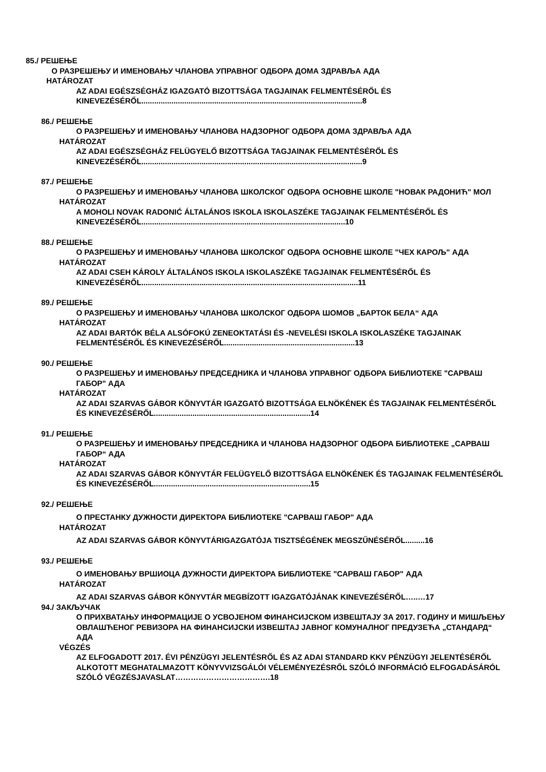85./ РЕШЕЊЕ
О РАЗРЕШЕЊУ И ИМЕНОВАЊУ ЧЛАНОВА УПРАВНОГ ОДБОРА ДОМА ЗДРАВЉА АДА
HATÁROZAT
AZ ADAI EGÉSZSÉGHÁZ IGAZGATÓ BIZOTTSÁGA TAGJAINAK FELMENTÉSÉRŐL ÉS KINEVEZÉSÉRŐL.......................................................................................................8
86./ РЕШЕЊЕ
О РАЗРЕШЕЊУ И ИМЕНОВАЊУ ЧЛАНОВА НАДЗОРНОГ ОДБОРА ДОМА ЗДРАВЉА АДА
HATÁROZAT
AZ ADAI EGÉSZSÉGHÁZ FELÜGYELŐ BIZOTTSÁGA TAGJAINAK FELMENTÉSÉRŐL ÉS KINEVEZÉSÉRŐL.......................................................................................................9
87./ РЕШЕЊЕ
О РАЗРЕШЕЊУ И ИМЕНОВАЊУ ЧЛАНОВА ШКОЛСКОГ ОДБОРА ОСНОВНЕ ШКОЛЕ "НОВАК РАДОНИЋ" МОЛ
HATÁROZAT
A MOHOLI NOVAK RADONIĆ ÁLTALÁNOS ISKOLA ISKOLASZÉKE TAGJAINAK FELMENTÉSÉRŐL ÉS KINEVEZÉSÉRŐL...............................................................................................10
88./ РЕШЕЊЕ
О РАЗРЕШЕЊУ И ИМЕНОВАЊУ ЧЛАНОВА ШКОЛСКОГ ОДБОРА ОСНОВНЕ ШКОЛЕ "ЧЕХ КАРОЉ" АДА
HATÁROZAT
AZ ADAI CSEH KÁROLY ÁLTALÁNOS ISKOLA ISKOLASZÉKE TAGJAINAK FELMENTÉSÉRŐL ÉS KINEVEZÉSÉRŐL.....................................................................................................11
89./ РЕШЕЊЕ
О РАЗРЕШЕЊУ И ИМЕНОВАЊУ ЧЛАНОВА ШКОЛСКОГ ОДБОРА ШОМОВ „БАРТОК БЕЛА“ АДА
HATÁROZAT
AZ ADAI BARTÓK BÉLA ALSÓFOKÚ ZENEOKTATÁSI ÉS -NEVELÉSI ISKOLA ISKOLASZÉKE TAGJAINAK FELMENTÉSÉRŐL ÉS KINEVEZÉSÉRŐL.............................................................13
90./ РЕШЕЊЕ
О РАЗРЕШЕЊУ И ИМЕНОВАЊУ ПРЕДСЕДНИКА И ЧЛАНОВА УПРАВНОГ ОДБОРА БИБЛИОТЕКЕ "САРВАШ ГАБОР" АДА
HATÁROZAT
AZ ADAI SZARVAS GÁBOR KÖNYVTÁR IGAZGATÓ BIZOTTSÁGA ELNÖKÉNEK ÉS TAGJAINAK FELMENTÉSÉRŐL ÉS KINEVEZÉSÉRŐL.........................................................................14
91./ РЕШЕЊЕ
О РАЗРЕШЕЊУ И ИМЕНОВАЊУ ПРЕДСЕДНИКА И ЧЛАНОВА НАДЗОРНОГ ОДБОРА БИБЛИОТЕКЕ „САРВАШ ГАБОР“ АДА
HATÁROZAT
AZ ADAI SZARVAS GÁBOR KÖNYVTÁR FELÜGYELŐ BIZOTTSÁGA ELNÖKÉNEK ÉS TAGJAINAK FELMENTÉSÉRŐL ÉS KINEVEZÉSÉRŐL.........................................................................15
92./ РЕШЕЊЕ
О ПРЕСТАНКУ ДУЖНОСТИ ДИРЕКТОРА БИБЛИОТЕКЕ "САРВАШ ГАБОР" АДА
HATÁROZAT
AZ ADAI SZARVAS GÁBOR KÖNYVTÁRIGAZGATÓJA TISZTSÉGÉNEK MEGSZŰNÉSÉRŐL.........16
93./ РЕШЕЊЕ
О ИМЕНОВАЊУ ВРШИОЦА ДУЖНОСТИ ДИРЕКТОРА БИБЛИОТЕКЕ "САРВАШ ГАБОР" АДА
HATÁROZAT
AZ ADAI SZARVAS GÁBOR KÖNYVTÁR MEGBÍZOTT IGAZGATÓJÁNAK KINEVEZÉSÉRŐL…..…17
94./ ЗАКЉУЧАК
О ПРИХВАТАЊУ ИНФОРМАЦИЈЕ О УСВОЈЕНОМ ФИНАНСИЈСКОМ ИЗВЕШТАЈУ ЗА 2017. ГОДИНУ И МИШЉЕЊУ ОВЛАШЋЕНОГ РЕВИЗОРА НА ФИНАНСИЈСКИ ИЗВЕШТАЈ ЈАВНОГ КОМУНАЛНОГ ПРЕДУЗЕЋА „СТАНДАРД“ АДА
VÉGZÉS
AZ ELFOGADOTT 2017. ÉVI PÉNZÜGYI JELENTÉSRŐL ÉS AZ ADAI STANDARD KKV PÉNZÜGYI JELENTÉSÉRŐL ALKOTOTT MEGHATALMAZOTT KÖNYVVIZSGÁLÓI VÉLEMÉNYEZÉSRŐL SZÓLÓ INFORMÁCIÓ ELFOGADÁSÁRÓL SZÓLÓ VÉGZÉSJAVASLAT……………………………….18